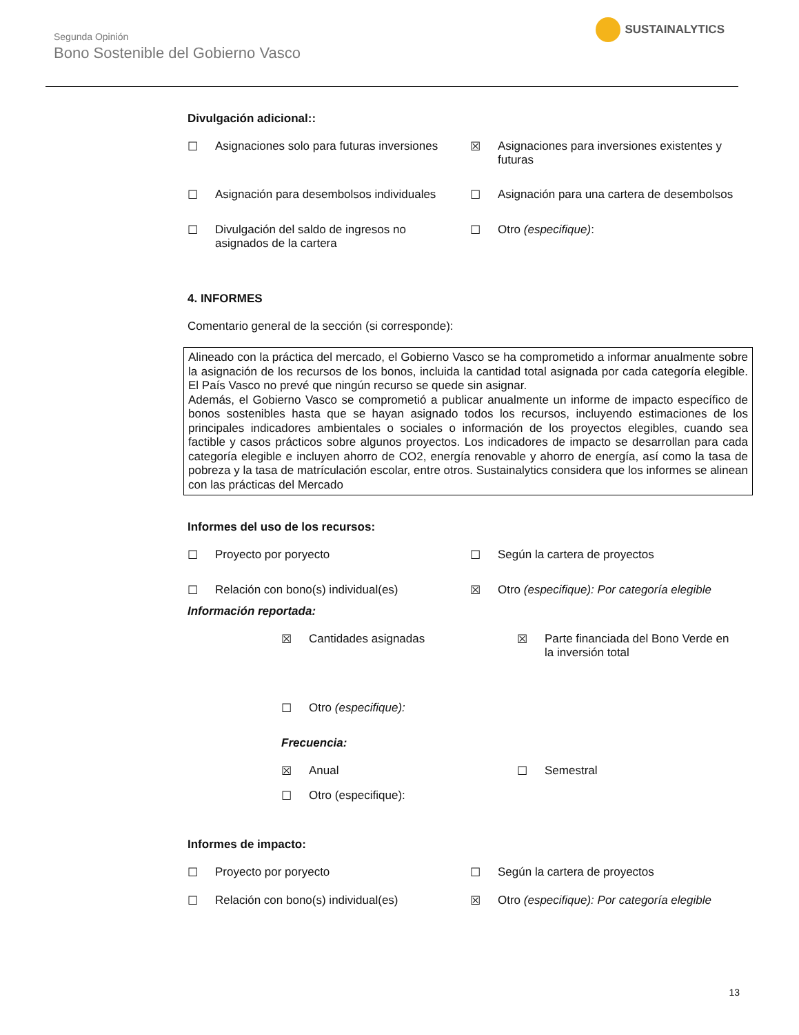Segunda Opinión
Bono Sostenible del Gobierno Vasco
SUSTAINALYTICS
Divulgación adicional::
☐ Asignaciones solo para futuras inversiones
☒ Asignaciones para inversiones existentes y futuras
☐ Asignación para desembolsos individuales
☐ Asignación para una cartera de desembolsos
☐ Divulgación del saldo de ingresos no asignados de la cartera
☐ Otro (especifique):
4. INFORMES
Comentario general de la sección (si corresponde):
Alineado con la práctica del mercado, el Gobierno Vasco se ha comprometido a informar anualmente sobre la asignación de los recursos de los bonos, incluida la cantidad total asignada por cada categoría elegible. El País Vasco no prevé que ningún recurso se quede sin asignar.
Además, el Gobierno Vasco se comprometió a publicar anualmente un informe de impacto específico de bonos sostenibles hasta que se hayan asignado todos los recursos, incluyendo estimaciones de los principales indicadores ambientales o sociales o información de los proyectos elegibles, cuando sea factible y casos prácticos sobre algunos proyectos. Los indicadores de impacto se desarrollan para cada categoría elegible e incluyen ahorro de CO2, energía renovable y ahorro de energía, así como la tasa de pobreza y la tasa de matrículación escolar, entre otros. Sustainalytics considera que los informes se alinean con las prácticas del Mercado
Informes del uso de los recursos:
☐ Proyecto por poryecto
☐ Según la cartera de proyectos
☐ Relación con bono(s) individual(es)
☒ Otro (especifique): Por categoría elegible
Información reportada:
☒ Cantidades asignadas
☒ Parte financiada del Bono Verde en la inversión total
☐ Otro (especifique):
Frecuencia:
☒ Anual
☐ Semestral
☐ Otro (especifique):
Informes de impacto:
☐ Proyecto por poryecto
☐ Según la cartera de proyectos
☐ Relación con bono(s) individual(es)
☒ Otro (especifique): Por categoría elegible
13